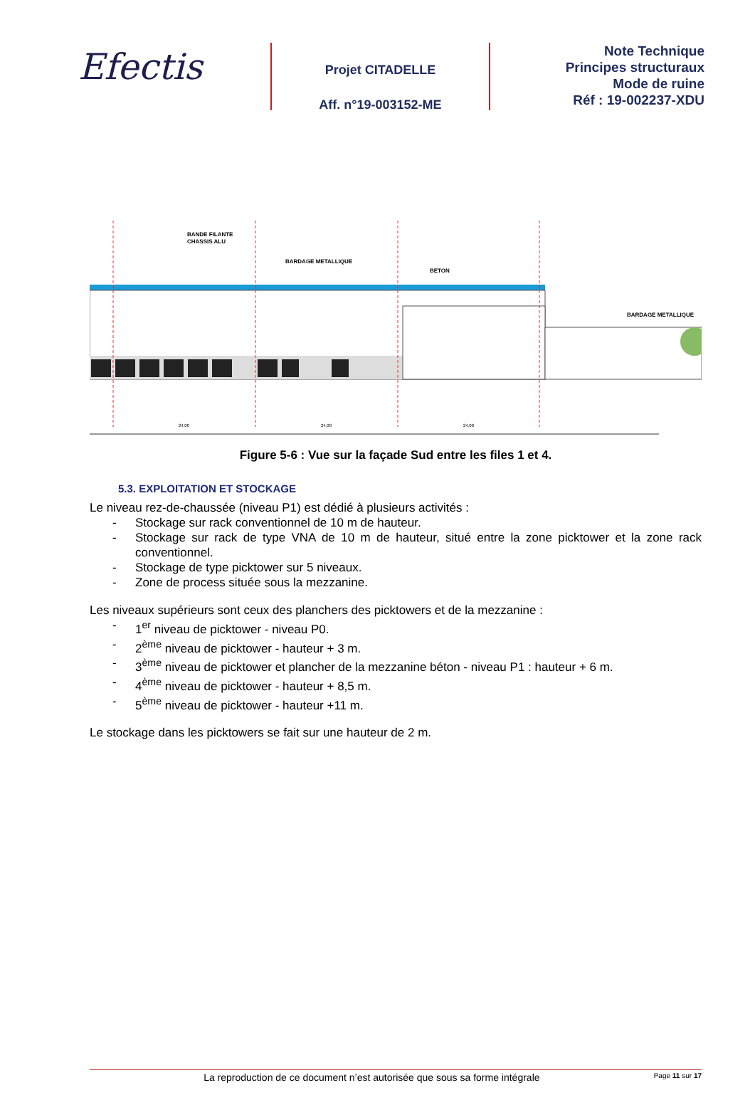Efectis
Projet CITADELLE
Aff. n°19-003152-ME
Note Technique
Principes structuraux
Mode de ruine
Réf : 19-002237-XDU
BANDE FILANTE
CHASSIS ALU
BARDAGE METALLIQUE
BETON
BARDAGE METALLIQUE
24,00
24,00
24,00
Figure 5-6 : Vue sur la façade Sud entre les files 1 et 4.
5.3. EXPLOITATION ET STOCKAGE
Le niveau rez-de-chaussée (niveau P1) est dédié à plusieurs activités :
- Stockage sur rack conventionnel de 10 m de hauteur.
- Stockage sur rack de type VNA de 10 m de hauteur, situé entre la zone picktower et la zone rack conventionnel.
- Stockage de type picktower sur 5 niveaux.
- Zone de process située sous la mezzanine.
Les niveaux supérieurs sont ceux des planchers des picktowers et de la mezzanine :
- 1<sup>er</sup> niveau de picktower - niveau P0.
- 2<sup>ème</sup> niveau de picktower - hauteur + 3 m.
- 3<sup>ème</sup> niveau de picktower et plancher de la mezzanine béton - niveau P1 : hauteur + 6 m.
- 4<sup>ème</sup> niveau de picktower - hauteur + 8,5 m.
- 5<sup>ème</sup> niveau de picktower - hauteur +11 m.
Le stockage dans les picktowers se fait sur une hauteur de 2 m.
La reproduction de ce document n’est autorisée que sous sa forme intégrale Page 11 sur 17